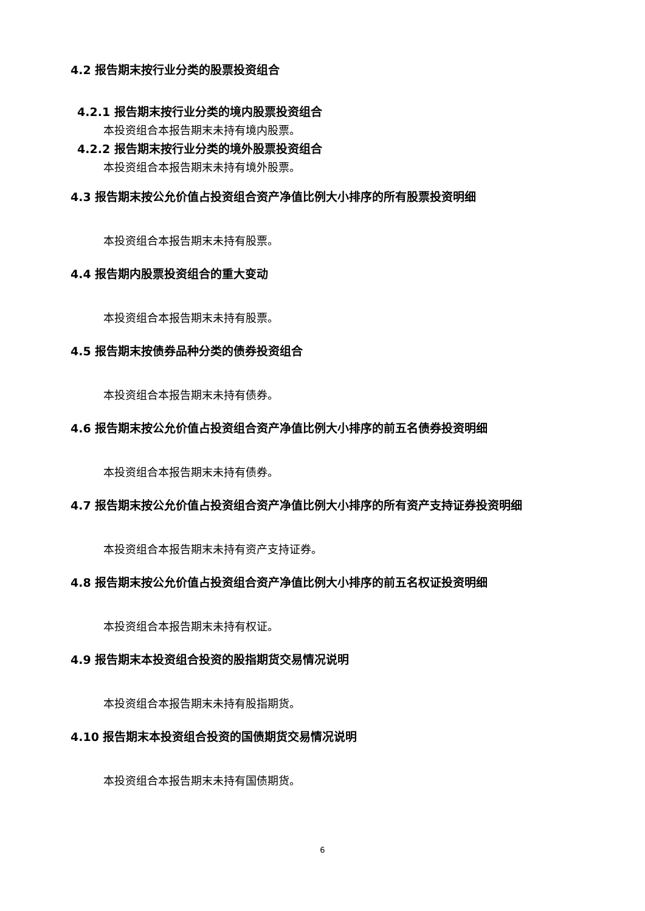4.2 报告期末按行业分类的股票投资组合
4.2.1 报告期末按行业分类的境内股票投资组合
本投资组合本报告期末未持有境内股票。
4.2.2 报告期末按行业分类的境外股票投资组合
本投资组合本报告期末未持有境外股票。
4.3 报告期末按公允价值占投资组合资产净值比例大小排序的所有股票投资明细
本投资组合本报告期末未持有股票。
4.4 报告期内股票投资组合的重大变动
本投资组合本报告期末未持有股票。
4.5 报告期末按债券品种分类的债券投资组合
本投资组合本报告期末未持有债券。
4.6 报告期末按公允价值占投资组合资产净值比例大小排序的前五名债券投资明细
本投资组合本报告期末未持有债券。
4.7 报告期末按公允价值占投资组合资产净值比例大小排序的所有资产支持证券投资明细
本投资组合本报告期末未持有资产支持证券。
4.8 报告期末按公允价值占投资组合资产净值比例大小排序的前五名权证投资明细
本投资组合本报告期末未持有权证。
4.9 报告期末本投资组合投资的股指期货交易情况说明
本投资组合本报告期末未持有股指期货。
4.10 报告期末本投资组合投资的国债期货交易情况说明
本投资组合本报告期末未持有国债期货。
6